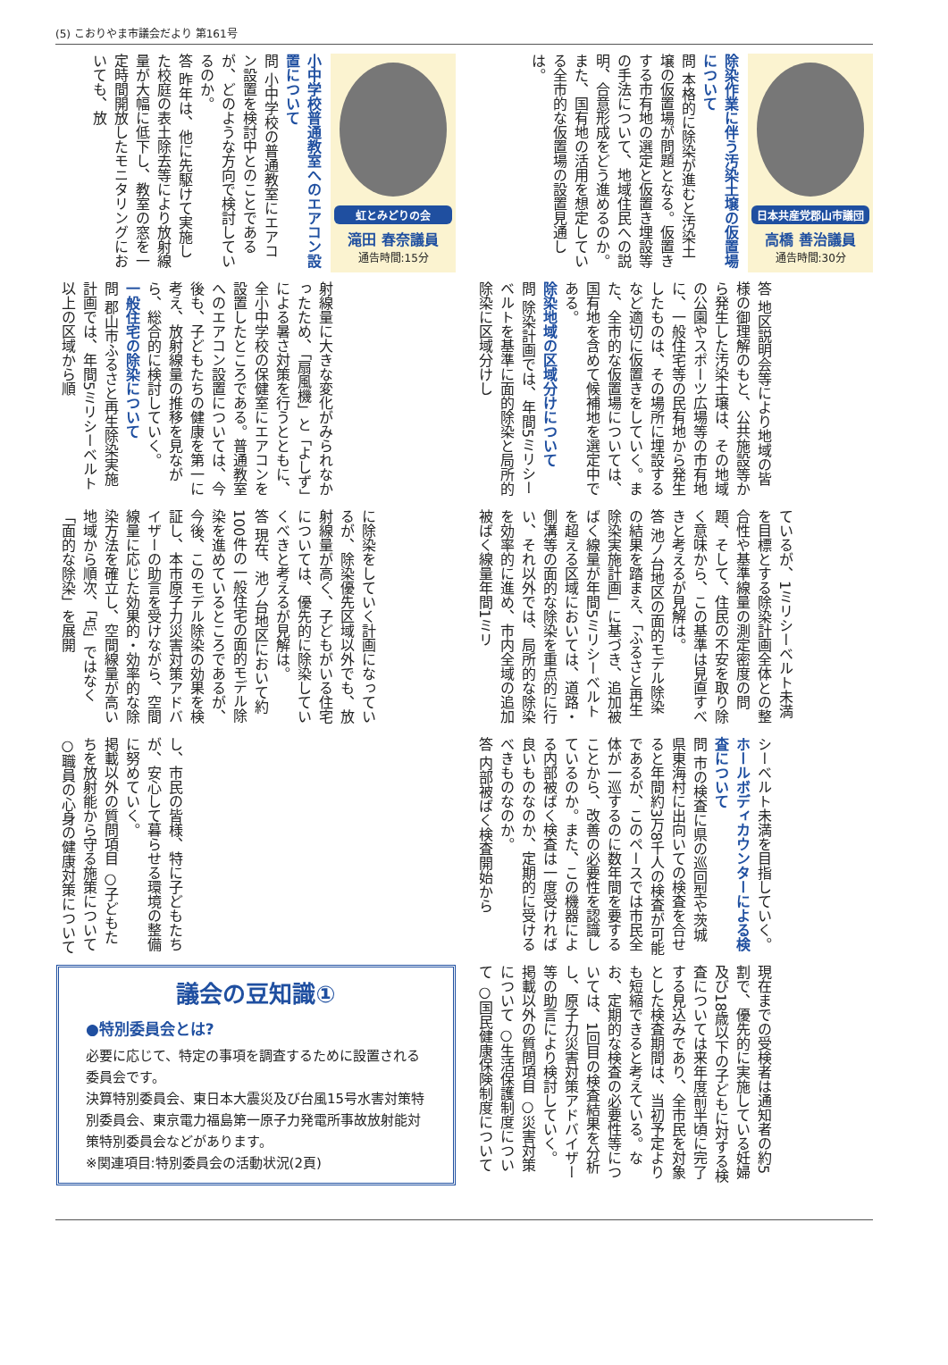(5) こおりやま市議会だより 第161号
日本共産党郡山市議団
高橋 善治議員
通告時間:30分
除染作業に伴う汚染土壌の仮置場について
問 本格的に除染が進むと汚染土壌の仮置場が問題となる。仮置きする市有地の選定と仮置き埋設等の手法について、地域住民への説明、合意形成をどう進めるのか。また、国有地の活用を想定している全市的な仮置場の設置見通しは。
答 地区説明会等により地域の皆様の御理解のもと、公共施設等から発生した汚染土壌は、その地域の公園やスポーツ広場等の市有地に、一般住宅等の民有地から発生したものは、その場所に埋設するなど適切に仮置きをしていく。また、全市的な仮置場については、国有地を含めて候補地を選定中である。
除染地域の区域分けについて
問 除染計画では、年間5ミリシーベルトを基準に面的除染と局所的除染に区域分けし
ているが、1ミリシーベルト未満を目標とする除染計画全体との整合性や基準線量の測定密度の問題、そして、住民の不安を取り除く意味から、この基準は見直すべきと考えるが見解は。
答 池ノ台地区の面的モデル除染の結果を踏まえ、「ふるさと再生除染実施計画」に基づき、追加被ばく線量が年間5ミリシーベルトを超える区域においては、道路・側溝等の面的な除染を重点的に行い、それ以外では、局所的な除染を効率的に進め、市内全域の追加被ばく線量年間1ミリ
シーベルト未満を目指していく。
ホールボディカウンターによる検査について
問 市の検査に県の巡回型や茨城県東海村に出向いての検査を合せると年間約3万8千人の検査が可能であるが、このペースでは市民全体が一巡するのに数年間を要することから、改善の必要性を認識しているのか。また、この機器による内部被ばく検査は一度受ければ良いものなのか、定期的に受けるべきものなのか。
答 内部被ばく検査開始から
現在までの受検者は通知者の約5割で、優先的に実施している妊婦及び18歳以下の子どもに対する検査については来年度前半頃に完了する見込みであり、全市民を対象とした検査期間は、当初予定よりも短縮できると考えている。なお、定期的な検査の必要性等については、1回目の検査結果を分析し、原子力災害対策アドバイザー等の助言により検討していく。
掲載以外の質問項目 ○災害対策について ○生活保護制度について ○国民健康保険制度について
虹とみどりの会
滝田 春奈議員
通告時間:15分
小中学校普通教室へのエアコン設置について
問 小中学校の普通教室にエアコン設置を検討中とのことであるが、どのような方向で検討しているのか。
答 昨年は、他に先駆けて実施した校庭の表土除去等により放射線量が大幅に低下し、教室の窓を一定時間開放したモニタリングにおいても、放
射線量に大きな変化がみられなかったため、「扇風機」と「よしず」による暑さ対策を行うとともに、全小中学校の保健室にエアコンを設置したところである。普通教室へのエアコン設置については、今後も、子どもたちの健康を第一に考え、放射線量の推移を見ながら、総合的に検討していく。
一般住宅の除染について
問 郡山市ふるさと再生除染実施計画では、年間5ミリシーベルト以上の区域から順
に除染をしていく計画になっているが、除染優先区域以外でも、放射線量が高く、子どもがいる住宅については、優先的に除染していくべきと考えるが見解は。
答 現在、池ノ台地区において約100件の一般住宅の面的モデル除染を進めているところであるが、今後、このモデル除染の効果を検証し、本市原子力災害対策アドバイザーの助言を受けながら、空間線量に応じた効果的・効率的な除染方法を確立し、空間線量が高い地域から順次、「点」ではなく「面的な除染」を展開
し、市民の皆様、特に子どもたちが、安心して暮らせる環境の整備に努めていく。
掲載以外の質問項目 ○子どもたちを放射能から守る施策について ○職員の心身の健康対策について
議会の豆知識①
●特別委員会とは?
必要に応じて、特定の事項を調査するために設置される委員会です。
決算特別委員会、東日本大震災及び台風15号水害対策特別委員会、東京電力福島第一原子力発電所事故放射能対策特別委員会などがあります。
※関連項目:特別委員会の活動状況(2頁)